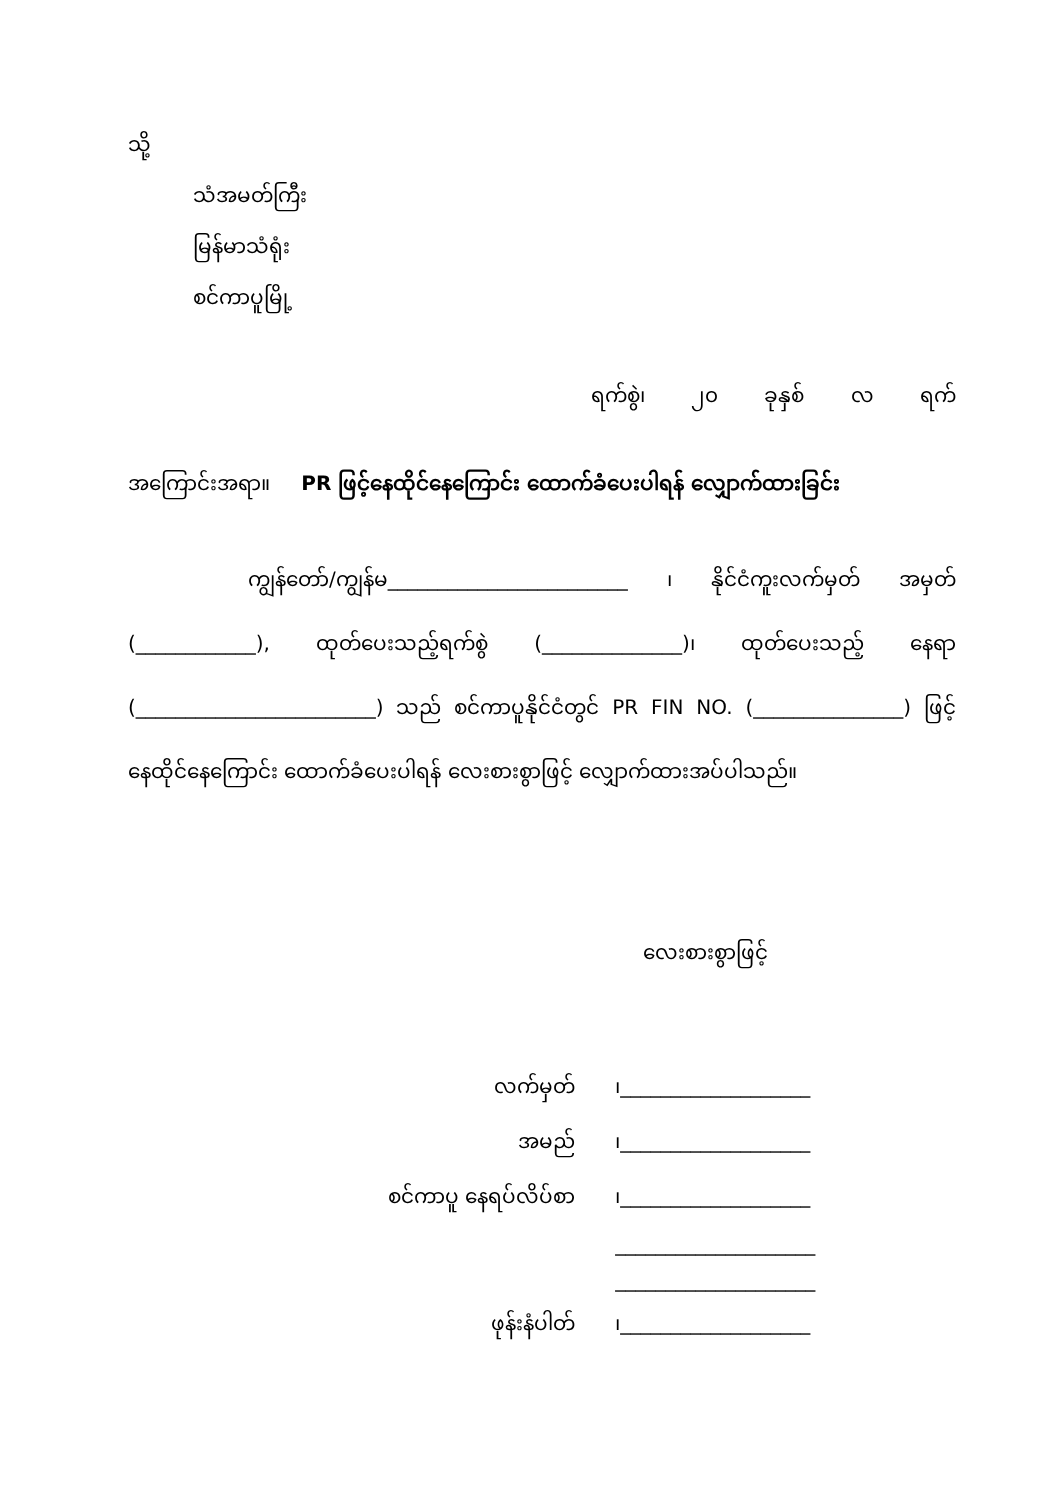သို့
သံအမတ်ကြီး
မြန်မာသံရုံး
စင်ကာပူမြို့
ရက်စွဲ၊ ၂၀ ခုနှစ် လ ရက်
အကြောင်းအရာ။ PR ဖြင့်နေထိုင်နေကြောင်း ထောက်ခံပေးပါရန် လျှောက်ထားခြင်း
ကျွန်တော်/ကျွန်မ________________________ ၊ နိုင်ငံကူးလက်မှတ် အမှတ် (____________), ထုတ်ပေးသည့်ရက်စွဲ (______________)၊ ထုတ်ပေးသည့် နေရာ (________________________) သည် စင်ကာပူနိုင်ငံတွင် PR FIN NO. (_______________) ဖြင့် နေထိုင်နေကြောင်း ထောက်ခံပေးပါရန် လေးစားစွာဖြင့် လျှောက်ထားအပ်ပါသည်။
လေးစားစွာဖြင့်
| လက်မှတ် | ၊___________________ |
| အမည် | ၊___________________ |
| စင်ကာပူ နေရပ်လိပ်စာ | ၊___________________ |
| | ____________________ |
| | ____________________ |
| ဖုန်းနံပါတ် | ၊___________________ |